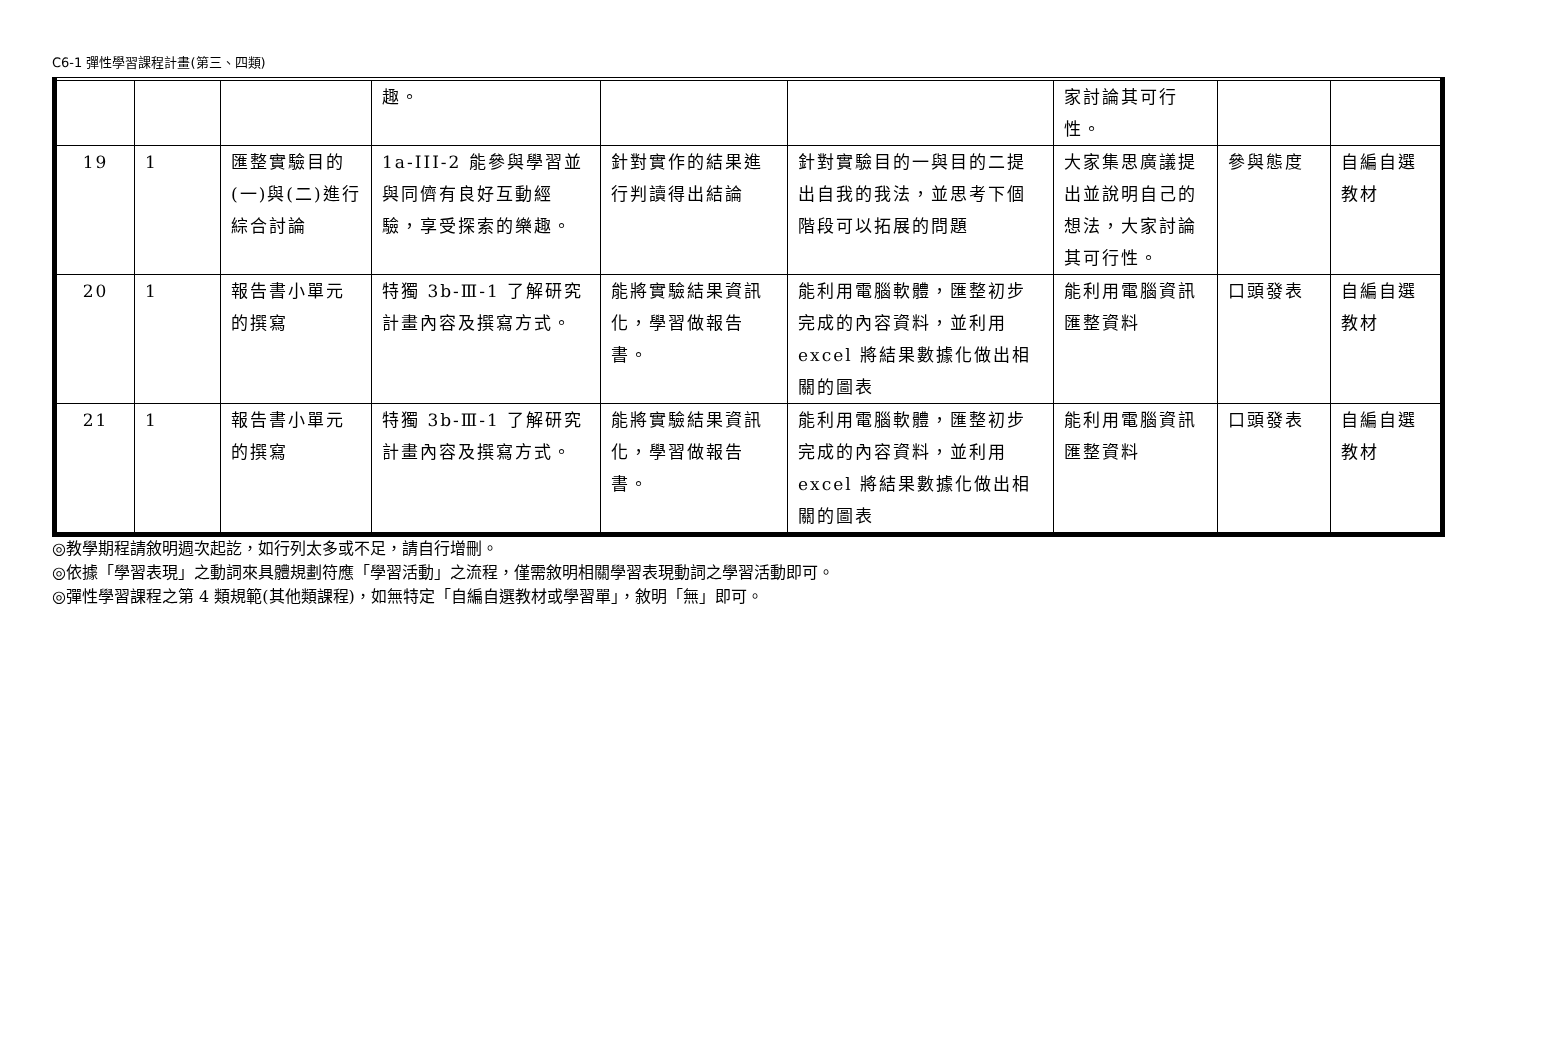C6-1 彈性學習課程計畫(第三、四類)
| | | | 趣。 | | | 家討論其可行性。 | | |
| 19 | 1 | 匯整實驗目的(一)與(二)進行綜合討論 | 1a-III-2 能參與學習並與同儕有良好互動經驗，享受探索的樂趣。 | 針對實作的結果進行判讀得出結論 | 針對實驗目的一與目的二提出自我的我法，並思考下個階段可以拓展的問題 | 大家集思廣議提出並說明自己的想法，大家討論其可行性。 | 參與態度 | 自編自選教材 |
| 20 | 1 | 報告書小單元的撰寫 | 特獨 3b-Ⅲ-1 了解研究計畫內容及撰寫方式。 | 能將實驗結果資訊化，學習做報告書。 | 能利用電腦軟體，匯整初步完成的內容資料，並利用 excel 將結果數據化做出相關的圖表 | 能利用電腦資訊匯整資料 | 口頭發表 | 自編自選教材 |
| 21 | 1 | 報告書小單元的撰寫 | 特獨 3b-Ⅲ-1 了解研究計畫內容及撰寫方式。 | 能將實驗結果資訊化，學習做報告書。 | 能利用電腦軟體，匯整初步完成的內容資料，並利用 excel 將結果數據化做出相關的圖表 | 能利用電腦資訊匯整資料 | 口頭發表 | 自編自選教材 |
◎教學期程請敘明週次起訖，如行列太多或不足，請自行增刪。
◎依據「學習表現」之動詞來具體規劃符應「學習活動」之流程，僅需敘明相關學習表現動詞之學習活動即可。
◎彈性學習課程之第 4 類規範(其他類課程)，如無特定「自編自選教材或學習單」，敘明「無」即可。